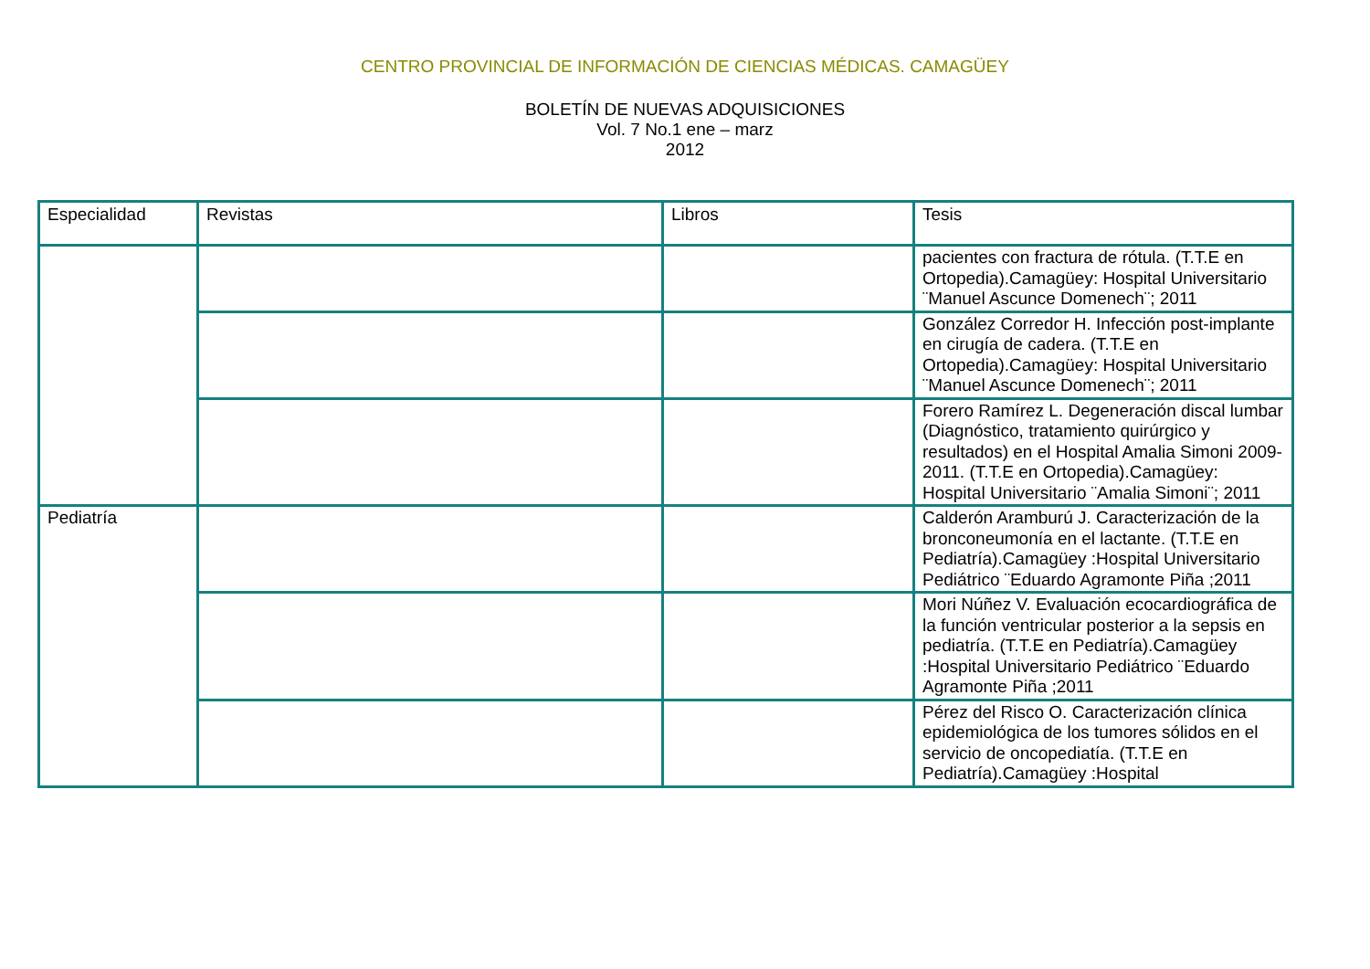CENTRO PROVINCIAL DE INFORMACIÓN DE CIENCIAS MÉDICAS. CAMAGÜEY
BOLETÍN DE NUEVAS ADQUISICIONES
Vol. 7 No.1 ene – marz
2012
| Especialidad | Revistas | Libros | Tesis |
| --- | --- | --- | --- |
| | | | pacientes con fractura de rótula. (T.T.E en Ortopedia).Camagüey: Hospital Universitario ¨Manuel Ascunce Domenech¨; 2011 |
| | | | González Corredor H. Infección post-implante en cirugía de cadera. (T.T.E en Ortopedia).Camagüey: Hospital Universitario ¨Manuel Ascunce Domenech¨; 2011 |
| | | | Forero Ramírez L. Degeneración discal lumbar (Diagnóstico, tratamiento quirúrgico y resultados) en el Hospital Amalia Simoni 2009-2011. (T.T.E en Ortopedia).Camagüey: Hospital Universitario ¨Amalia Simoni¨; 2011 |
| Pediatría | | | Calderón Aramburú J. Caracterización de la bronconeumonía en el lactante. (T.T.E en Pediatría).Camagüey :Hospital Universitario Pediátrico ¨Eduardo Agramonte Piña ;2011 |
| | | | Mori Núñez V. Evaluación ecocardiográfica de la función ventricular posterior a la sepsis en pediatría. (T.T.E en Pediatría).Camagüey :Hospital Universitario Pediátrico ¨Eduardo Agramonte Piña ;2011 |
| | | | Pérez del Risco O. Caracterización clínica epidemiológica de los tumores sólidos en el servicio de oncopediatía. (T.T.E en Pediatría).Camagüey :Hospital |